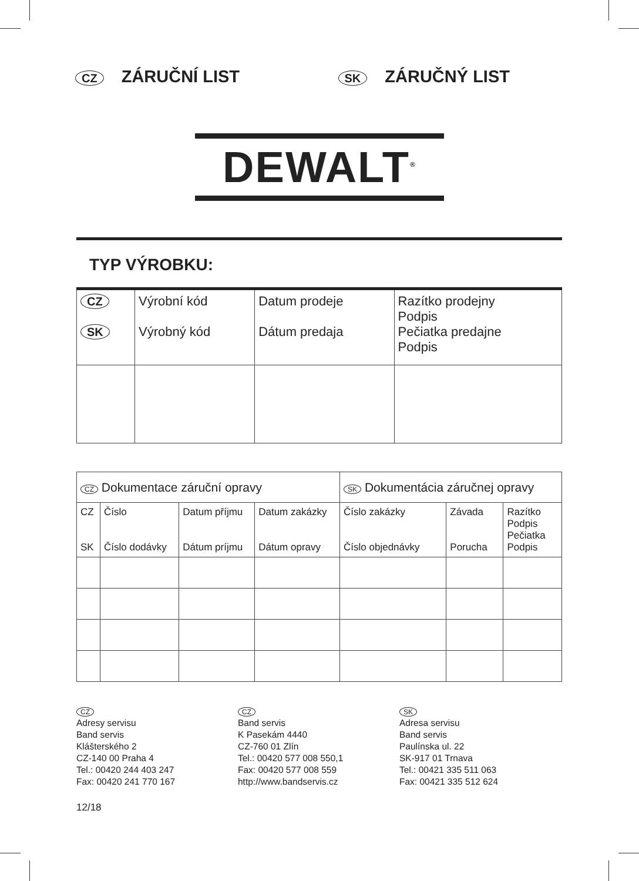CZ
ZÁRUČNÍ LIST
SK
ZÁRUČNÝ LIST
DEWALT<sup>®</sup>
TYP VÝROBKU:
| CZ SK | Výrobní kód Výrobný kód | Datum prodeje Dátum predaja | Razítko prodejny Podpis Pečiatka predajne Podpis |
| CZ Dokumentace záruční opravy | | | | SK Dokumentácia záručnej opravy | | |
| CZ SK | Číslo Číslo dodávky | Datum příjmu Dátum príjmu | Datum zakázky Dátum opravy | Číslo zakázky Číslo objednávky | Závada Porucha | Razítko Podpis Pečiatka Podpis |
CZ
Adresy servisu
Band servis
Klášterského 2
CZ-140 00 Praha 4
Tel.: 00420 244 403 247
Fax: 00420 241 770 167
CZ
Band servis
K Pasekám 4440
CZ-760 01 Zlín
Tel.: 00420 577 008 550,1
Fax: 00420 577 008 559
http://www.bandservis.cz
SK
Adresa servisu
Band servis
Paulínska ul. 22
SK-917 01 Trnava
Tel.: 00421 335 511 063
Fax: 00421 335 512 624
12/18